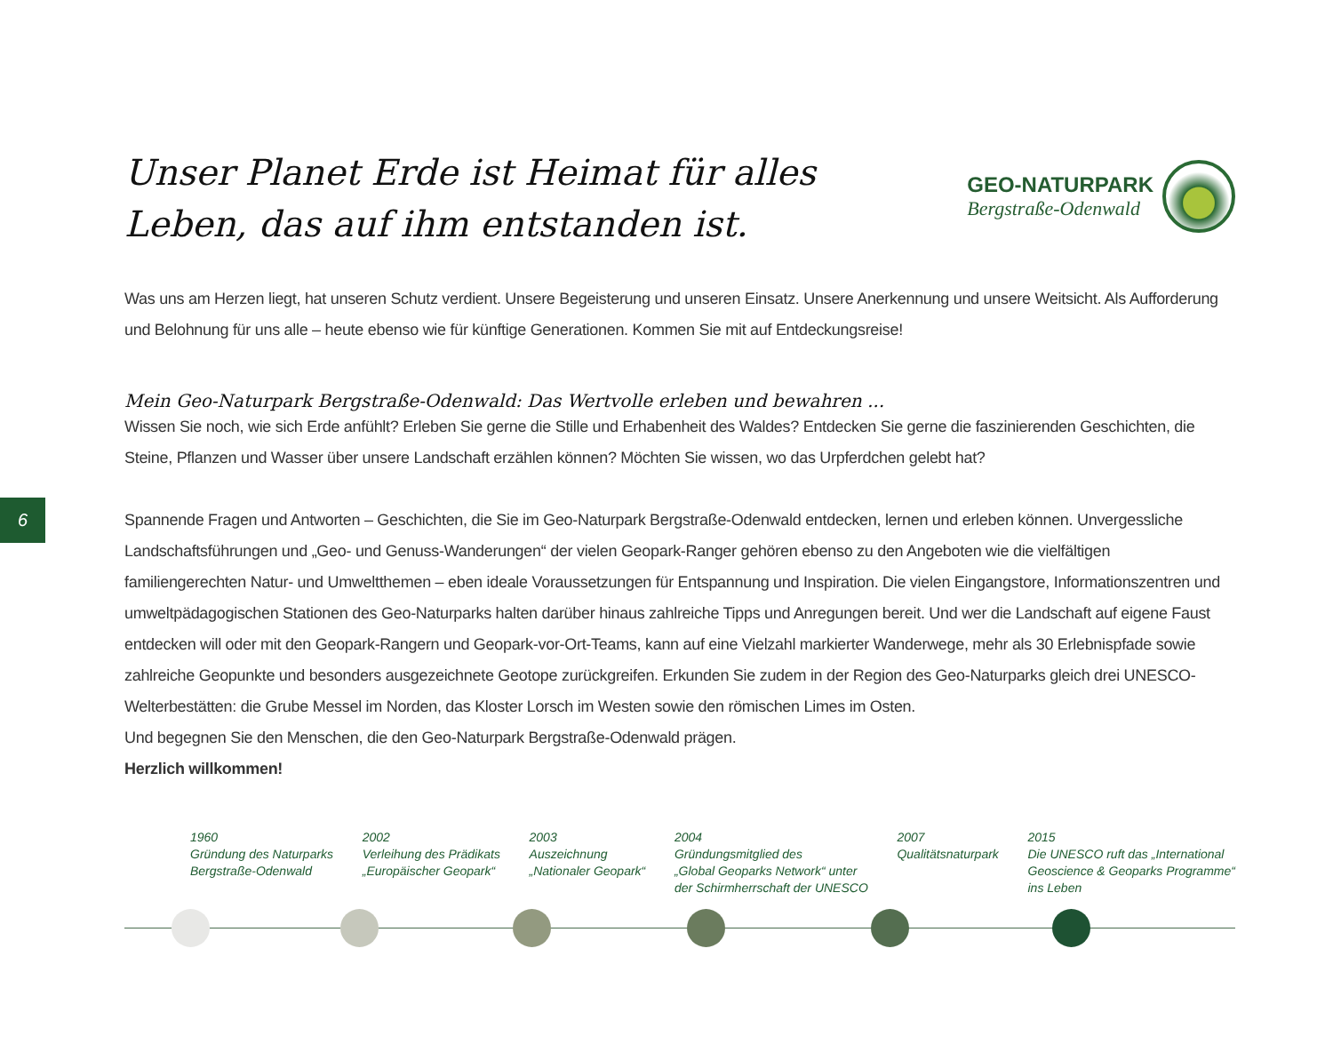6
Unser Planet Erde ist Heimat für alles Leben, das auf ihm entstanden ist.
GEO-NATURPARK
Bergstraße-Odenwald
Was uns am Herzen liegt, hat unseren Schutz verdient. Unsere Begeisterung und unseren Einsatz. Unsere Anerkennung und unsere Weitsicht. Als Aufforderung und Belohnung für uns alle – heute ebenso wie für künftige Generationen. Kommen Sie mit auf Entdeckungsreise!
Mein Geo-Naturpark Bergstraße-Odenwald: Das Wertvolle erleben und bewahren ...
Wissen Sie noch, wie sich Erde anfühlt? Erleben Sie gerne die Stille und Erhabenheit des Waldes? Entdecken Sie gerne die faszinierenden Geschichten, die Steine, Pflanzen und Wasser über unsere Landschaft erzählen können? Möchten Sie wissen, wo das Urpferdchen gelebt hat?
Spannende Fragen und Antworten – Geschichten, die Sie im Geo-Naturpark Bergstraße-Odenwald entdecken, lernen und erleben können. Unvergessliche Landschaftsführungen und „Geo- und Genuss-Wanderungen“ der vielen Geopark-Ranger gehören ebenso zu den Angeboten wie die vielfältigen familiengerechten Natur- und Umweltthemen – eben ideale Voraussetzungen für Entspannung und Inspiration. Die vielen Eingangstore, Informationszentren und umweltpädagogischen Stationen des Geo-Naturparks halten darüber hinaus zahlreiche Tipps und Anregungen bereit. Und wer die Landschaft auf eigene Faust entdecken will oder mit den Geopark-Rangern und Geopark-vor-Ort-Teams, kann auf eine Vielzahl markierter Wanderwege, mehr als 30 Erlebnispfade sowie zahlreiche Geopunkte und besonders ausgezeichnete Geotope zurückgreifen. Erkunden Sie zudem in der Region des Geo-Naturparks gleich drei UNESCO-Welterbestätten: die Grube Messel im Norden, das Kloster Lorsch im Westen sowie den römischen Limes im Osten.
Und begegnen Sie den Menschen, die den Geo-Naturpark Bergstraße-Odenwald prägen.
Herzlich willkommen!
1960
Gründung des Naturparks
Bergstraße-Odenwald
2002
Verleihung des Prädikats
„Europäischer Geopark“
2003
Auszeichnung
„Nationaler Geopark“
2004
Gründungsmitglied des
„Global Geoparks Network“ unter
der Schirmherrschaft der UNESCO
2007
Qualitätsnaturpark
2015
Die UNESCO ruft das „International
Geoscience & Geoparks Programme“
ins Leben